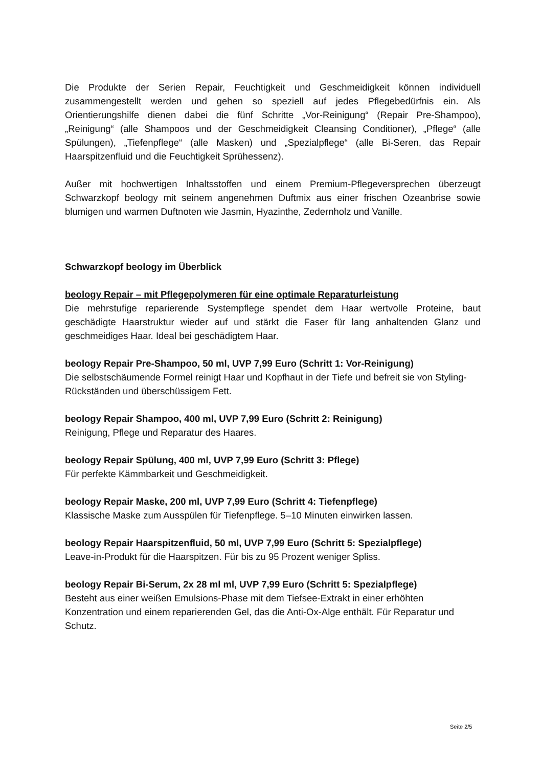Die Produkte der Serien Repair, Feuchtigkeit und Geschmeidigkeit können individuell zusammengestellt werden und gehen so speziell auf jedes Pflegebedürfnis ein. Als Orientierungshilfe dienen dabei die fünf Schritte „Vor-Reinigung“ (Repair Pre-Shampoo), „Reinigung“ (alle Shampoos und der Geschmeidigkeit Cleansing Conditioner), „Pflege“ (alle Spülungen), „Tiefenpflege“ (alle Masken) und „Spezialpflege“ (alle Bi-Seren, das Repair Haarspitzenfluid und die Feuchtigkeit Sprühessenz).
Außer mit hochwertigen Inhaltsstoffen und einem Premium-Pflegeversprechen überzeugt Schwarzkopf beology mit seinem angenehmen Duftmix aus einer frischen Ozeanbrise sowie blumigen und warmen Duftnoten wie Jasmin, Hyazinthe, Zedernholz und Vanille.
Schwarzkopf beology im Überblick
beology Repair – mit Pflegepolymeren für eine optimale Reparaturleistung
Die mehrstufige reparierende Systempflege spendet dem Haar wertvolle Proteine, baut geschädigte Haarstruktur wieder auf und stärkt die Faser für lang anhaltenden Glanz und geschmeidiges Haar. Ideal bei geschädigtem Haar.
beology Repair Pre-Shampoo, 50 ml, UVP 7,99 Euro (Schritt 1: Vor-Reinigung)
Die selbstschäumende Formel reinigt Haar und Kopfhaut in der Tiefe und befreit sie von Styling-Rückständen und überschüssigem Fett.
beology Repair Shampoo, 400 ml, UVP 7,99 Euro (Schritt 2: Reinigung)
Reinigung, Pflege und Reparatur des Haares.
beology Repair Spülung, 400 ml, UVP 7,99 Euro (Schritt 3: Pflege)
Für perfekte Kämmbarkeit und Geschmeidigkeit.
beology Repair Maske, 200 ml, UVP 7,99 Euro (Schritt 4: Tiefenpflege)
Klassische Maske zum Ausspülen für Tiefenpflege. 5–10 Minuten einwirken lassen.
beology Repair Haarspitzenfluid, 50 ml, UVP 7,99 Euro (Schritt 5: Spezialpflege)
Leave-in-Produkt für die Haarspitzen. Für bis zu 95 Prozent weniger Spliss.
beology Repair Bi-Serum, 2x 28 ml ml, UVP 7,99 Euro (Schritt 5: Spezialpflege)
Besteht aus einer weißen Emulsions-Phase mit dem Tiefsee-Extrakt in einer erhöhten Konzentration und einem reparierenden Gel, das die Anti-Ox-Alge enthält. Für Reparatur und Schutz.
Seite 2/5